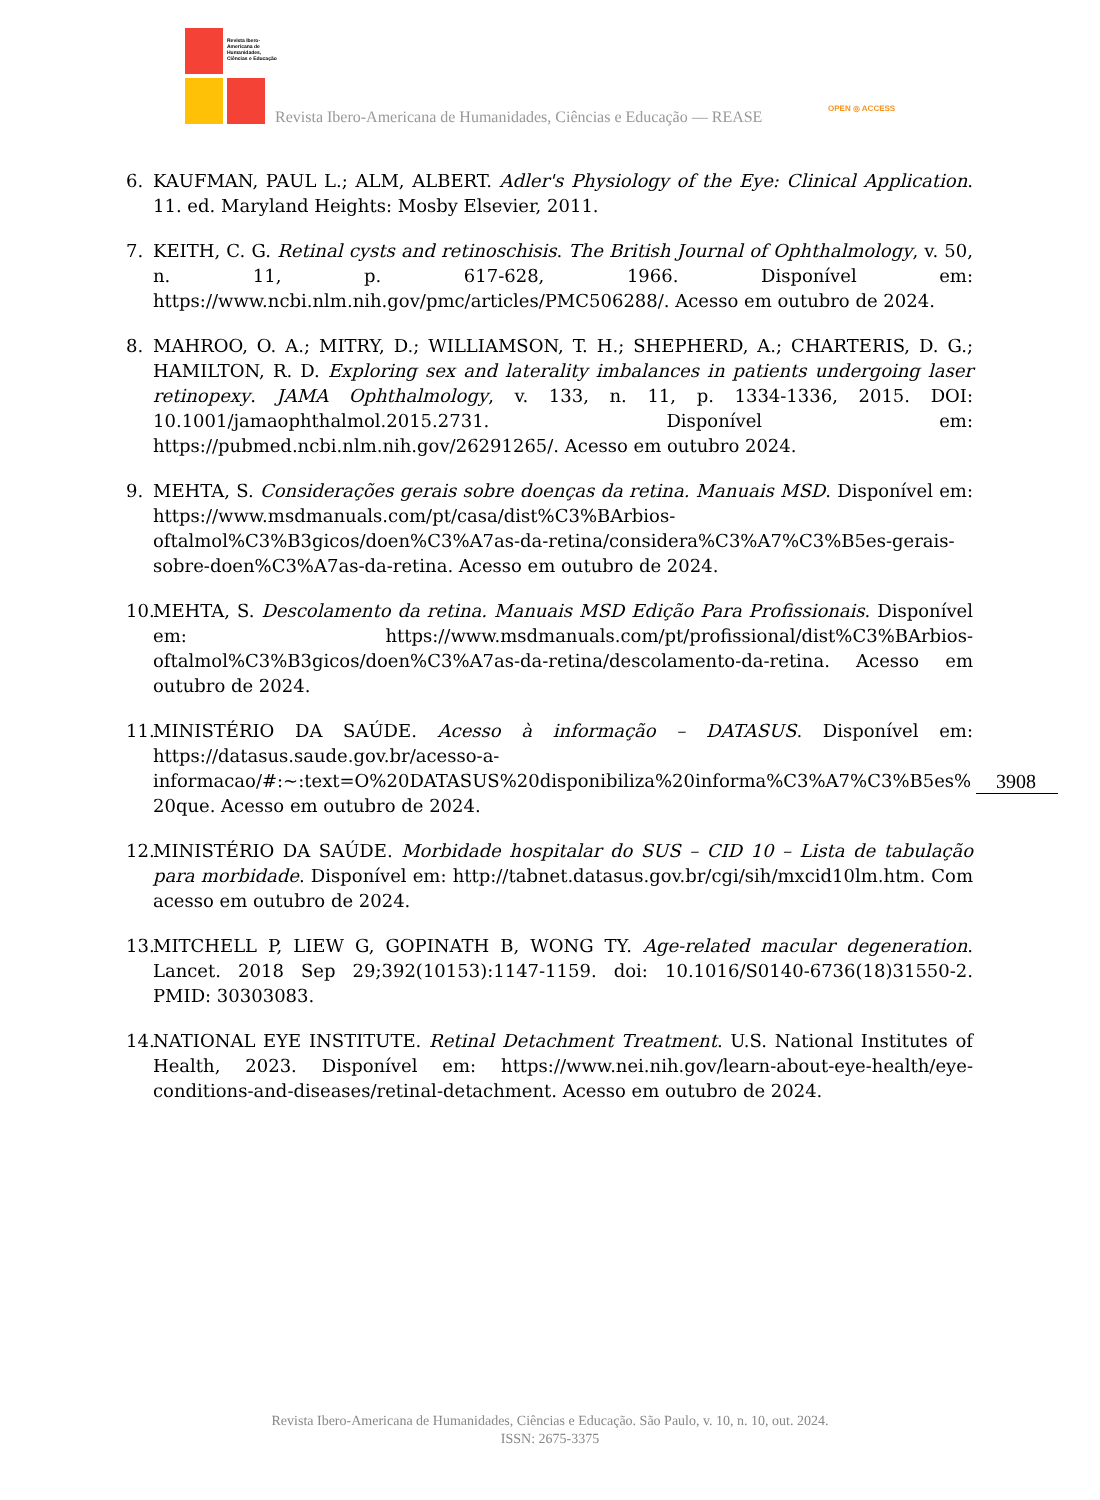Revista Ibero-Americana de Humanidades, Ciências e Educação
Revista Ibero-Americana de Humanidades, Ciências e Educação — REASE
OPEN ◎ ACCESS
6. KAUFMAN, PAUL L.; ALM, ALBERT. Adler's Physiology of the Eye: Clinical Application. 11. ed. Maryland Heights: Mosby Elsevier, 2011.
7. KEITH, C. G. Retinal cysts and retinoschisis. The British Journal of Ophthalmology, v. 50, n. 11, p. 617-628, 1966. Disponível em: https://www.ncbi.nlm.nih.gov/pmc/articles/PMC506288/. Acesso em outubro de 2024.
8. MAHROO, O. A.; MITRY, D.; WILLIAMSON, T. H.; SHEPHERD, A.; CHARTERIS, D. G.; HAMILTON, R. D. Exploring sex and laterality imbalances in patients undergoing laser retinopexy. JAMA Ophthalmology, v. 133, n. 11, p. 1334-1336, 2015. DOI: 10.1001/jamaophthalmol.2015.2731. Disponível em: https://pubmed.ncbi.nlm.nih.gov/26291265/. Acesso em outubro 2024.
9. MEHTA, S. Considerações gerais sobre doenças da retina. Manuais MSD. Disponível em: https://www.msdmanuals.com/pt/casa/dist%C3%BArbios-oftalmol%C3%B3gicos/doen%C3%A7as-da-retina/considera%C3%A7%C3%B5es-gerais-sobre-doen%C3%A7as-da-retina. Acesso em outubro de 2024.
10. MEHTA, S. Descolamento da retina. Manuais MSD Edição Para Profissionais. Disponível em: https://www.msdmanuals.com/pt/profissional/dist%C3%BArbios-oftalmol%C3%B3gicos/doen%C3%A7as-da-retina/descolamento-da-retina. Acesso em outubro de 2024.
11. MINISTÉRIO DA SAÚDE. Acesso à informação – DATASUS. Disponível em: https://datasus.saude.gov.br/acesso-a-informacao/#:~:text=O%20DATASUS%20disponibiliza%20informa%C3%A7%C3%B5es%20que. Acesso em outubro de 2024.
12. MINISTÉRIO DA SAÚDE. Morbidade hospitalar do SUS – CID 10 – Lista de tabulação para morbidade. Disponível em: http://tabnet.datasus.gov.br/cgi/sih/mxcid10lm.htm. Com acesso em outubro de 2024.
13. MITCHELL P, LIEW G, GOPINATH B, WONG TY. Age-related macular degeneration. Lancet. 2018 Sep 29;392(10153):1147-1159. doi: 10.1016/S0140-6736(18)31550-2. PMID: 30303083.
14. NATIONAL EYE INSTITUTE. Retinal Detachment Treatment. U.S. National Institutes of Health, 2023. Disponível em: https://www.nei.nih.gov/learn-about-eye-health/eye-conditions-and-diseases/retinal-detachment. Acesso em outubro de 2024.
3908
Revista Ibero-Americana de Humanidades, Ciências e Educação. São Paulo, v. 10, n. 10, out. 2024.
ISSN: 2675-3375